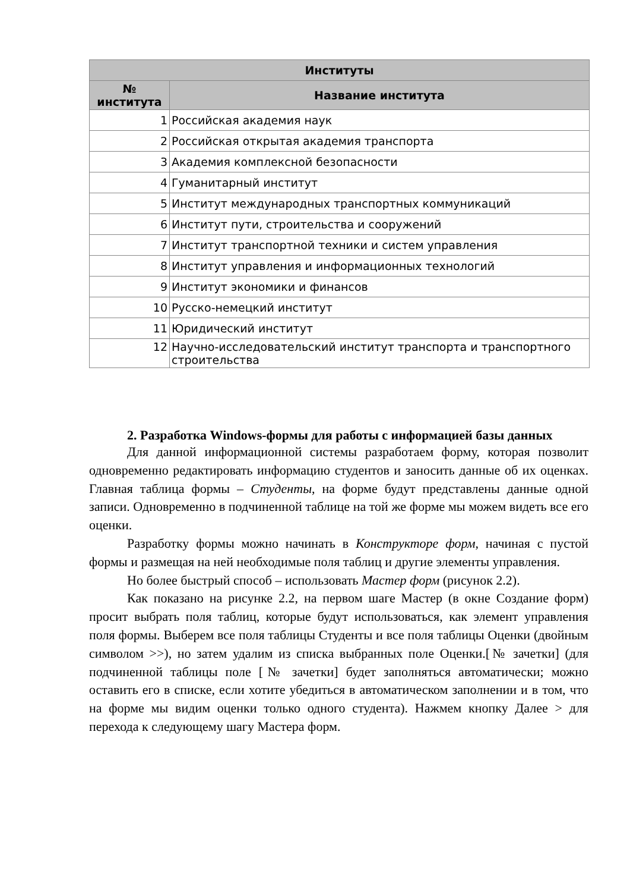| Институты | |
| --- | --- |
| № института | Название института |
| 1 | Российская академия наук |
| 2 | Российская открытая академия транспорта |
| 3 | Академия комплексной безопасности |
| 4 | Гуманитарный институт |
| 5 | Институт международных транспортных коммуникаций |
| 6 | Институт пути, строительства и сооружений |
| 7 | Институт транспортной техники и систем управления |
| 8 | Институт управления и информационных технологий |
| 9 | Институт экономики и финансов |
| 10 | Русско-немецкий институт |
| 11 | Юридический институт |
| 12 | Научно-исследовательский институт транспорта и транспортного строительства |
2. Разработка Windows-формы для работы с информацией базы данных
Для данной информационной системы разработаем форму, которая позволит одновременно редактировать информацию студентов и заносить данные об их оценках. Главная таблица формы – Студенты, на форме будут представлены данные одной записи. Одновременно в подчиненной таблице на той же форме мы можем видеть все его оценки.
Разработку формы можно начинать в Конструкторе форм, начиная с пустой формы и размещая на ней необходимые поля таблиц и другие элементы управления.
Но более быстрый способ – использовать Мастер форм (рисунок 2.2).
Как показано на рисунке 2.2, на первом шаге Мастер (в окне Создание форм) просит выбрать поля таблиц, которые будут использоваться, как элемент управления поля формы. Выберем все поля таблицы Студенты и все поля таблицы Оценки (двойным символом >>), но затем удалим из списка выбранных поле Оценки.[№ зачетки] (для подчиненной таблицы поле [№ зачетки] будет заполняться автоматически; можно оставить его в списке, если хотите убедиться в автоматическом заполнении и в том, что на форме мы видим оценки только одного студента). Нажмем кнопку Далее > для перехода к следующему шагу Мастера форм.